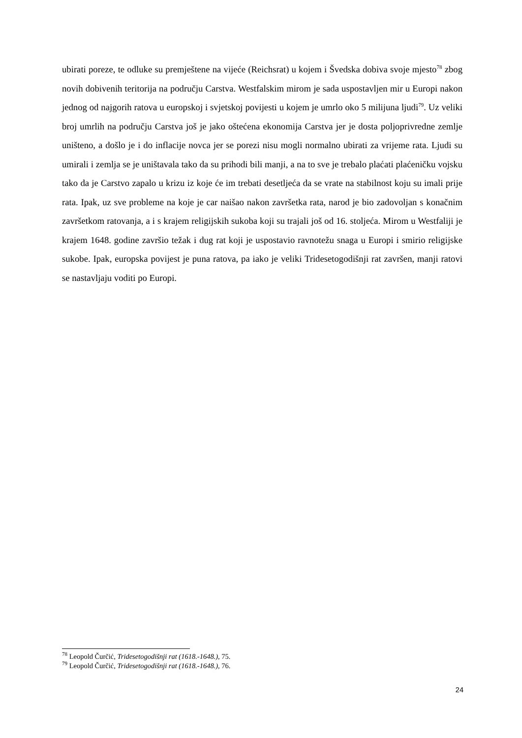ubirati poreze, te odluke su premještene na vijeće (Reichsrat) u kojem i Švedska dobiva svoje mjesto<sup>78</sup> zbog novih dobivenih teritorija na području Carstva. Westfalskim mirom je sada uspostavljen mir u Europi nakon jednog od najgorih ratova u europskoj i svjetskoj povijesti u kojem je umrlo oko 5 milijuna ljudi<sup>79</sup>. Uz veliki broj umrlih na području Carstva još je jako oštećena ekonomija Carstva jer je dosta poljoprivredne zemlje uništeno, a došlo je i do inflacije novca jer se porezi nisu mogli normalno ubirati za vrijeme rata. Ljudi su umirali i zemlja se je uništavala tako da su prihodi bili manji, a na to sve je trebalo plaćati plaćeničku vojsku tako da je Carstvo zapalo u krizu iz koje će im trebati desetljeća da se vrate na stabilnost koju su imali prije rata. Ipak, uz sve probleme na koje je car naišao nakon završetka rata, narod je bio zadovoljan s konačnim završetkom ratovanja, a i s krajem religijskih sukoba koji su trajali još od 16. stoljeća. Mirom u Westfaliji je krajem 1648. godine završio težak i dug rat koji je uspostavio ravnotežu snaga u Europi i smirio religijske sukobe. Ipak, europska povijest je puna ratova, pa iako je veliki Tridesetogodišnji rat završen, manji ratovi se nastavljaju voditi po Europi.
<sup>78</sup> Leopold Čurčić, Tridesetogodišnji rat (1618.-1648.), 75.
<sup>79</sup> Leopold Čurčić, Tridesetogodišnji rat (1618.-1648.), 76.
24